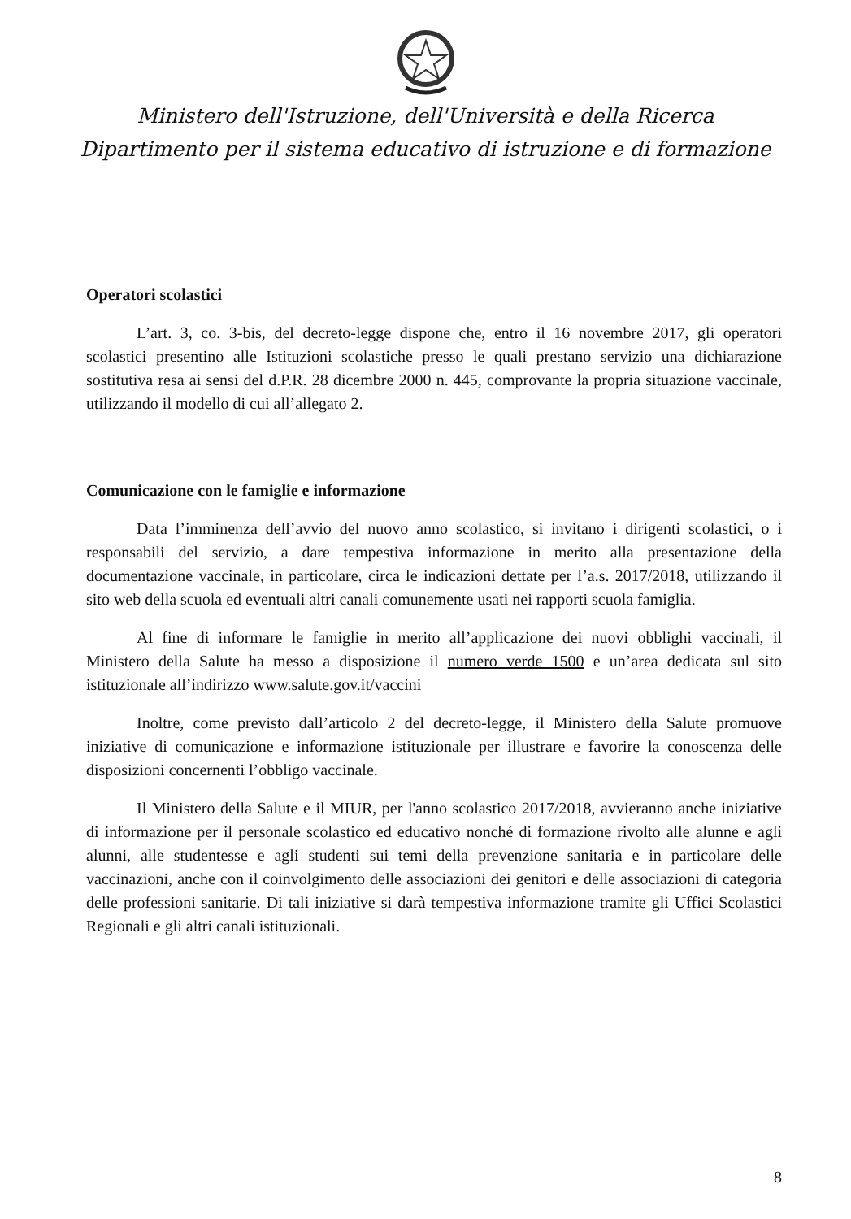Ministero dell'Istruzione, dell'Università e della Ricerca
Dipartimento per il sistema educativo di istruzione e di formazione
Operatori scolastici
L’art. 3, co. 3-bis, del decreto-legge dispone che, entro il 16 novembre 2017, gli operatori scolastici presentino alle Istituzioni scolastiche presso le quali prestano servizio una dichiarazione sostitutiva resa ai sensi del d.P.R. 28 dicembre 2000 n. 445, comprovante la propria situazione vaccinale, utilizzando il modello di cui all’allegato 2.
Comunicazione con le famiglie e informazione
Data l’imminenza dell’avvio del nuovo anno scolastico, si invitano i dirigenti scolastici, o i responsabili del servizio, a dare tempestiva informazione in merito alla presentazione della documentazione vaccinale, in particolare, circa le indicazioni dettate per l’a.s. 2017/2018, utilizzando il sito web della scuola ed eventuali altri canali comunemente usati nei rapporti scuola famiglia.
Al fine di informare le famiglie in merito all’applicazione dei nuovi obblighi vaccinali, il Ministero della Salute ha messo a disposizione il numero verde 1500 e un’area dedicata sul sito istituzionale all’indirizzo www.salute.gov.it/vaccini
Inoltre, come previsto dall’articolo 2 del decreto-legge, il Ministero della Salute promuove iniziative di comunicazione e informazione istituzionale per illustrare e favorire la conoscenza delle disposizioni concernenti l’obbligo vaccinale.
Il Ministero della Salute e il MIUR, per l'anno scolastico 2017/2018, avvieranno anche iniziative di informazione per il personale scolastico ed educativo nonché di formazione rivolto alle alunne e agli alunni, alle studentesse e agli studenti sui temi della prevenzione sanitaria e in particolare delle vaccinazioni, anche con il coinvolgimento delle associazioni dei genitori e delle associazioni di categoria delle professioni sanitarie. Di tali iniziative si darà tempestiva informazione tramite gli Uffici Scolastici Regionali e gli altri canali istituzionali.
8